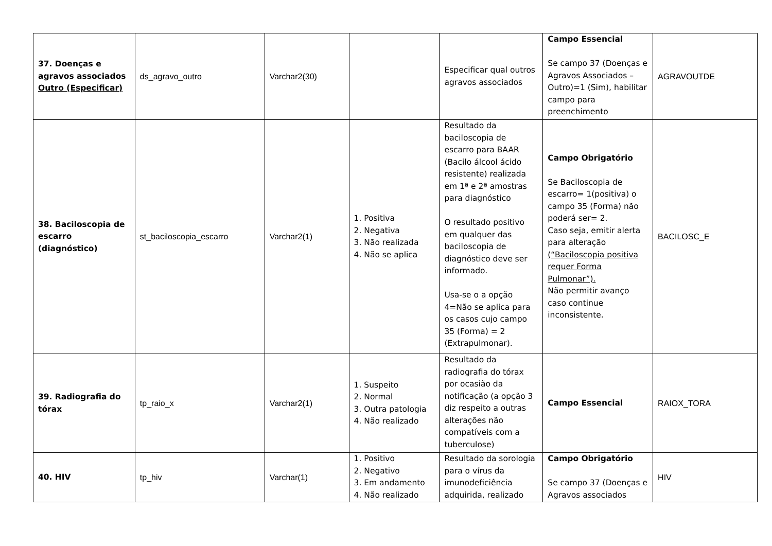| 37. Doenças e agravos associados Outro (Especificar) | ds_agravo_outro | Varchar2(30) | | Especificar qual outros agravos associados | Campo Essencial Se campo 37 (Doenças e Agravos Associados – Outro)=1 (Sim), habilitar campo para preenchimento | AGRAVOUTDE |
| 38. Baciloscopia de escarro (diagnóstico) | st_baciloscopia_escarro | Varchar2(1) | 1. Positiva 2. Negativa 3. Não realizada 4. Não se aplica | Resultado da baciloscopia de escarro para BAAR (Bacilo álcool ácido resistente) realizada em 1ª e 2ª amostras para diagnóstico O resultado positivo em qualquer das baciloscopia de diagnóstico deve ser informado. Usa-se o a opção 4=Não se aplica para os casos cujo campo 35 (Forma) = 2 (Extrapulmonar). | Campo Obrigatório Se Baciloscopia de escarro= 1(positiva) o campo 35 (Forma) não poderá ser= 2. Caso seja, emitir alerta para alteração (“Baciloscopia positiva requer Forma Pulmonar”). Não permitir avanço caso continue inconsistente. | BACILOSC_E |
| 39. Radiografia do tórax | tp_raio_x | Varchar2(1) | 1. Suspeito 2. Normal 3. Outra patologia 4. Não realizado | Resultado da radiografia do tórax por ocasião da notificação (a opção 3 diz respeito a outras alterações não compatíveis com a tuberculose) | Campo Essencial | RAIOX_TORA |
| 40. HIV | tp_hiv | Varchar(1) | 1. Positivo 2. Negativo 3. Em andamento 4. Não realizado | Resultado da sorologia para o vírus da imunodeficiência adquirida, realizado | Campo Obrigatório Se campo 37 (Doenças e Agravos associados | HIV |